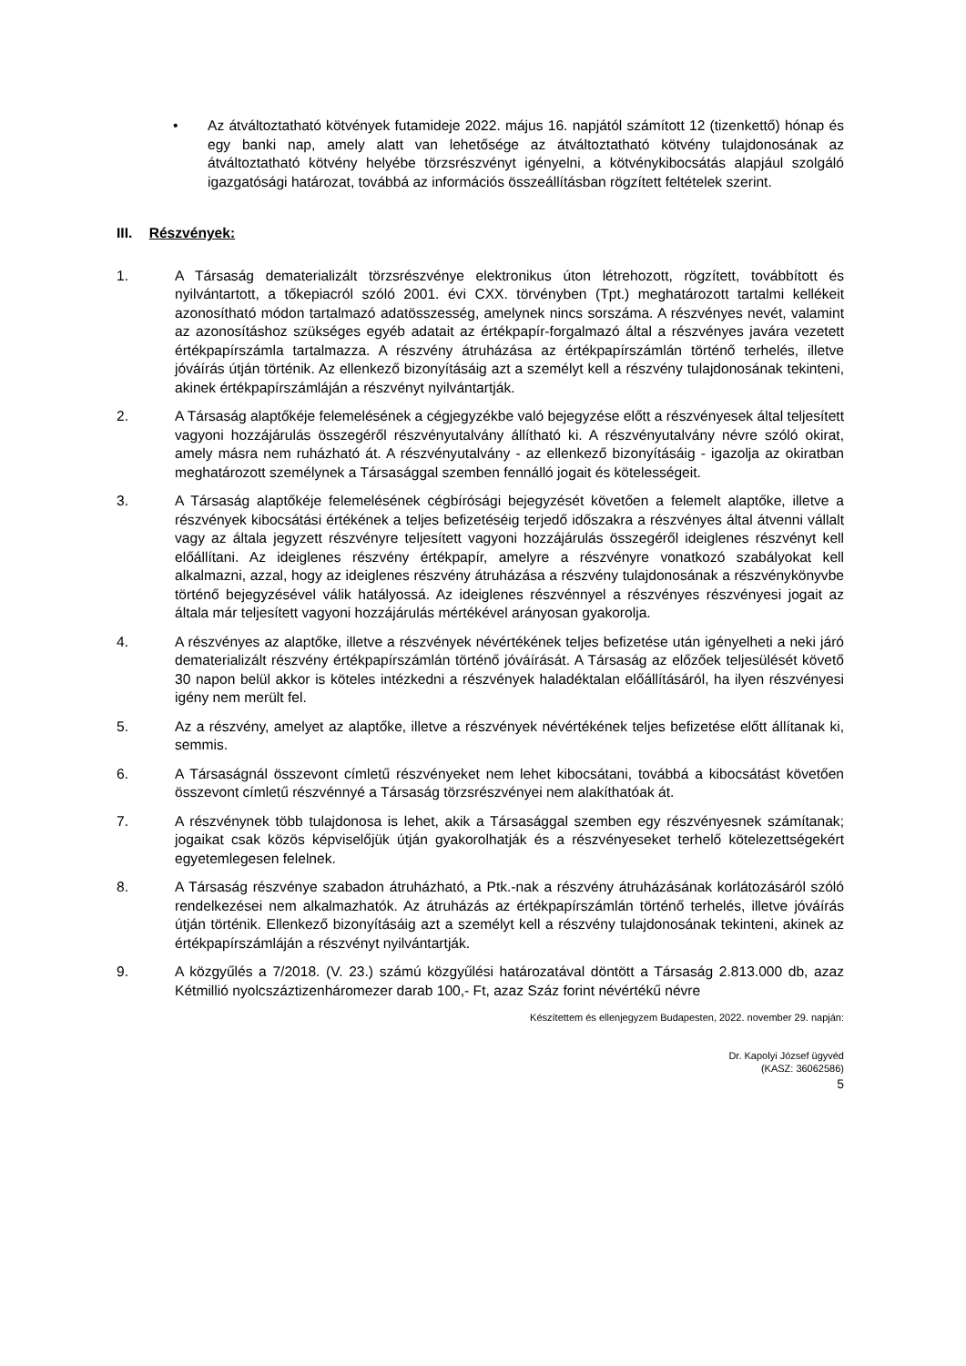• Az átváltoztatható kötvények futamideje 2022. május 16. napjától számított 12 (tizenkettő) hónap és egy banki nap, amely alatt van lehetősége az átváltoztatható kötvény tulajdonosának az átváltoztatható kötvény helyébe törzsrészvényt igényelni, a kötvénykibocsátás alapjául szolgáló igazgatósági határozat, továbbá az információs összeállításban rögzített feltételek szerint.
III. Részvények:
1. A Társaság dematerializált törzsrészvénye elektronikus úton létrehozott, rögzített, továbbított és nyilvántartott, a tőkepiacról szóló 2001. évi CXX. törvényben (Tpt.) meghatározott tartalmi kellékeit azonosítható módon tartalmazó adatösszesség, amelynek nincs sorszáma. A részvényes nevét, valamint az azonosításhoz szükséges egyéb adatait az értékpapír-forgalmazó által a részvényes javára vezetett értékpapírszámla tartalmazza. A részvény átruházása az értékpapírszámlán történő terhelés, illetve jóváírás útján történik. Az ellenkező bizonyításáig azt a személyt kell a részvény tulajdonosának tekinteni, akinek értékpapírszámláján a részvényt nyilvántartják.
2. A Társaság alaptőkéje felemelésének a cégjegyzékbe való bejegyzése előtt a részvényesek által teljesített vagyoni hozzájárulás összegéről részvényutalvány állítható ki. A részvényutalvány névre szóló okirat, amely másra nem ruházható át. A részvényutalvány - az ellenkező bizonyításáig - igazolja az okiratban meghatározott személynek a Társasággal szemben fennálló jogait és kötelességeit.
3. A Társaság alaptőkéje felemelésének cégbírósági bejegyzését követően a felemelt alaptőke, illetve a részvények kibocsátási értékének a teljes befizetéséig terjedő időszakra a részvényes által átvenni vállalt vagy az általa jegyzett részvényre teljesített vagyoni hozzájárulás összegéről ideiglenes részvényt kell előállítani. Az ideiglenes részvény értékpapír, amelyre a részvényre vonatkozó szabályokat kell alkalmazni, azzal, hogy az ideiglenes részvény átruházása a részvény tulajdonosának a részvénykönyvbe történő bejegyzésével válik hatályossá. Az ideiglenes részvénnyel a részvényes részvényesi jogait az általa már teljesített vagyoni hozzájárulás mértékével arányosan gyakorolja.
4. A részvényes az alaptőke, illetve a részvények névértékének teljes befizetése után igényelheti a neki járó dematerializált részvény értékpapírszámlán történő jóváírását. A Társaság az előzőek teljesülését követő 30 napon belül akkor is köteles intézkedni a részvények haladéktalan előállításáról, ha ilyen részvényesi igény nem merült fel.
5. Az a részvény, amelyet az alaptőke, illetve a részvények névértékének teljes befizetése előtt állítanak ki, semmis.
6. A Társaságnál összevont címletű részvényeket nem lehet kibocsátani, továbbá a kibocsátást követően összevont címletű részvénnyé a Társaság törzsrészvényei nem alakíthatóak át.
7. A részvénynek több tulajdonosa is lehet, akik a Társasággal szemben egy részvényesnek számítanak; jogaikat csak közös képviselőjük útján gyakorolhatják és a részvényeseket terhelő kötelezettségekért egyetemlegesen felelnek.
8. A Társaság részvénye szabadon átruházható, a Ptk.-nak a részvény átruházásának korlátozásáról szóló rendelkezései nem alkalmazhatók. Az átruházás az értékpapírszámlán történő terhelés, illetve jóváírás útján történik. Ellenkező bizonyításáig azt a személyt kell a részvény tulajdonosának tekinteni, akinek az értékpapírszámláján a részvényt nyilvántartják.
9. A közgyűlés a 7/2018. (V. 23.) számú közgyűlési határozatával döntött a Társaság 2.813.000 db, azaz Kétmillió nyolcszáztizenháromezer darab 100,- Ft, azaz Száz forint névértékű névre
Készítettem és ellenjegyzem Budapesten, 2022. november 29. napján:
Dr. Kapolyi József ügyvéd
(KASZ: 36062586)
5